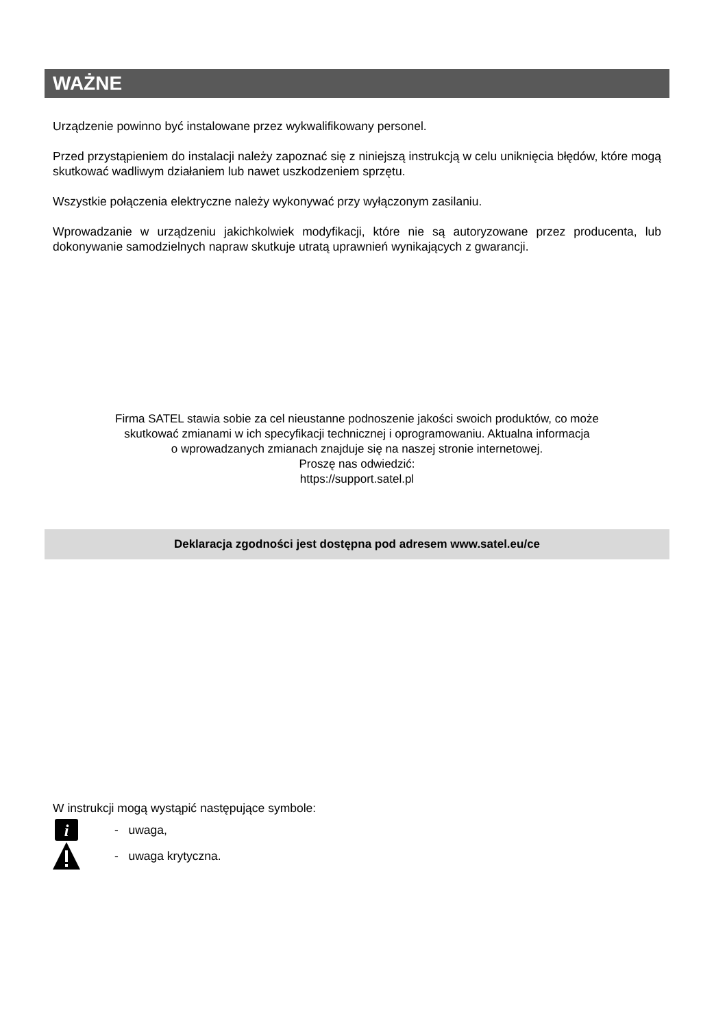WAŻNE
Urządzenie powinno być instalowane przez wykwalifikowany personel.
Przed przystąpieniem do instalacji należy zapoznać się z niniejszą instrukcją w celu uniknięcia błędów, które mogą skutkować wadliwym działaniem lub nawet uszkodzeniem sprzętu.
Wszystkie połączenia elektryczne należy wykonywać przy wyłączonym zasilaniu.
Wprowadzanie w urządzeniu jakichkolwiek modyfikacji, które nie są autoryzowane przez producenta, lub dokonywanie samodzielnych napraw skutkuje utratą uprawnień wynikających z gwarancji.
Firma SATEL stawia sobie za cel nieustanne podnoszenie jakości swoich produktów, co może
skutkować zmianami w ich specyfikacji technicznej i oprogramowaniu. Aktualna informacja
o wprowadzanych zmianach znajduje się na naszej stronie internetowej.
Proszę nas odwiedzić:
https://support.satel.pl
Deklaracja zgodności jest dostępna pod adresem www.satel.eu/ce
W instrukcji mogą wystąpić następujące symbole:
i
- uwaga,
- uwaga krytyczna.